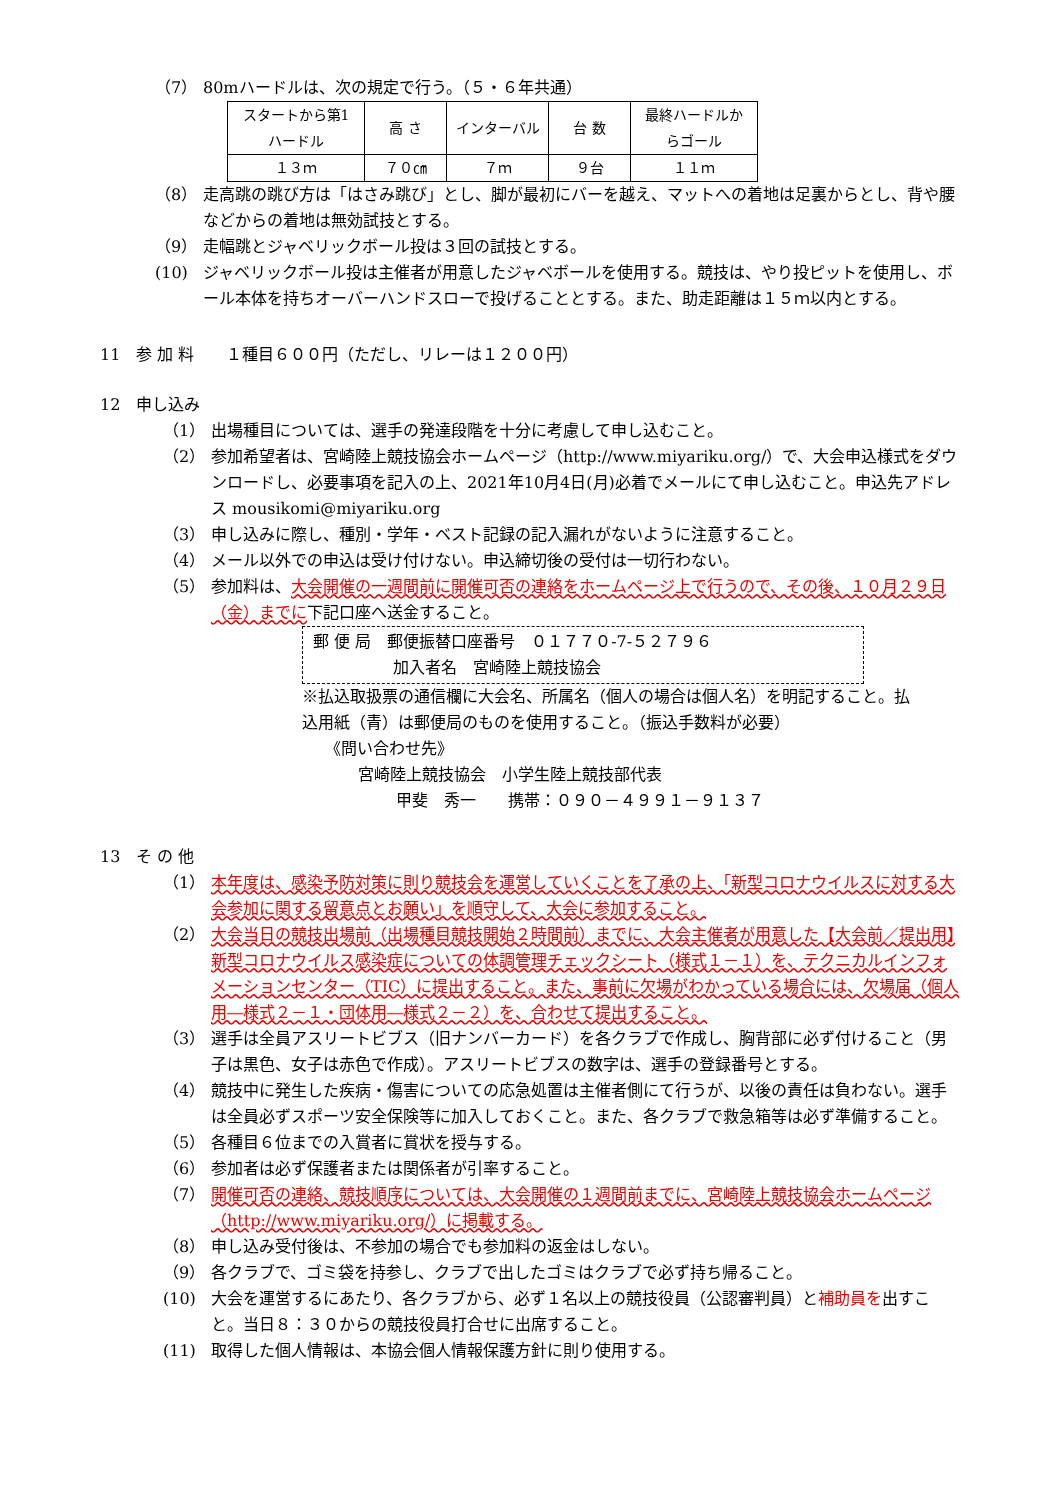（7） 80mハードルは、次の規定で行う。（５・６年共通）
| スタートから第1ハードル | 高 さ | インターバル | 台 数 | 最終ハードルからゴール |
| １３ｍ | ７０㎝ | ７ｍ | ９台 | １１ｍ |
（8） 走高跳の跳び方は「はさみ跳び」とし、脚が最初にバーを越え、マットへの着地は足裏からとし、背や腰などからの着地は無効試技とする。
（9） 走幅跳とジャベリックボール投は３回の試技とする。
(10) ジャベリックボール投は主催者が用意したジャベボールを使用する。競技は、やり投ピットを使用し、ボール本体を持ちオーバーハンドスローで投げることとする。また、助走距離は１５ｍ以内とする。
11 参 加 料　　１種目６００円（ただし、リレーは１２００円）
12 申し込み
（1） 出場種目については、選手の発達段階を十分に考慮して申し込むこと。
（2） 参加希望者は、宮崎陸上競技協会ホームページ（http://www.miyariku.org/）で、大会申込様式をダウンロードし、必要事項を記入の上、2021年10月4日(月)必着でメールにて申し込むこと。申込先アドレス mousikomi@miyariku.org
（3） 申し込みに際し、種別・学年・ベスト記録の記入漏れがないように注意すること。
（4） メール以外での申込は受け付けない。申込締切後の受付は一切行わない。
（5） 参加料は、大会開催の一週間前に開催可否の連絡をホームページ上で行うので、その後、１０月２９日（金）までに下記口座へ送金すること。
郵 便 局　郵便振替口座番号　０１７７０-7-５２７９６
　　　　　加入者名　宮崎陸上競技協会
※払込取扱票の通信欄に大会名、所属名（個人の場合は個人名）を明記すること。払込用紙（青）は郵便局のものを使用すること。（振込手数料が必要）
《問い合わせ先》
宮崎陸上競技協会　小学生陸上競技部代表
甲斐　秀一　　携帯：０９０－４９９１－９１３７
13 そ の 他
（1） 本年度は、感染予防対策に則り競技会を運営していくことを了承の上、「新型コロナウイルスに対する大会参加に関する留意点とお願い」を順守して、大会に参加すること。
（2） 大会当日の競技出場前（出場種目競技開始２時間前）までに、大会主催者が用意した【大会前／提出用】新型コロナウイルス感染症についての体調管理チェックシート（様式１－１）を、テクニカルインフォメーションセンター（TIC）に提出すること。また、事前に欠場がわかっている場合には、欠場届（個人用―様式２－１・団体用―様式２－２）を、合わせて提出すること。
（3） 選手は全員アスリートビブス（旧ナンバーカード）を各クラブで作成し、胸背部に必ず付けること（男子は黒色、女子は赤色で作成）。アスリートビブスの数字は、選手の登録番号とする。
（4） 競技中に発生した疾病・傷害についての応急処置は主催者側にて行うが、以後の責任は負わない。選手は全員必ずスポーツ安全保険等に加入しておくこと。また、各クラブで救急箱等は必ず準備すること。
（5） 各種目６位までの入賞者に賞状を授与する。
（6） 参加者は必ず保護者または関係者が引率すること。
（7） 開催可否の連絡、競技順序については、大会開催の１週間前までに、宮崎陸上競技協会ホームページ（http://www.miyariku.org/）に掲載する。
（8） 申し込み受付後は、不参加の場合でも参加料の返金はしない。
（9） 各クラブで、ゴミ袋を持参し、クラブで出したゴミはクラブで必ず持ち帰ること。
(10) 大会を運営するにあたり、各クラブから、必ず１名以上の競技役員（公認審判員）と補助員を出すこと。当日８：３０からの競技役員打合せに出席すること。
(11) 取得した個人情報は、本協会個人情報保護方針に則り使用する。